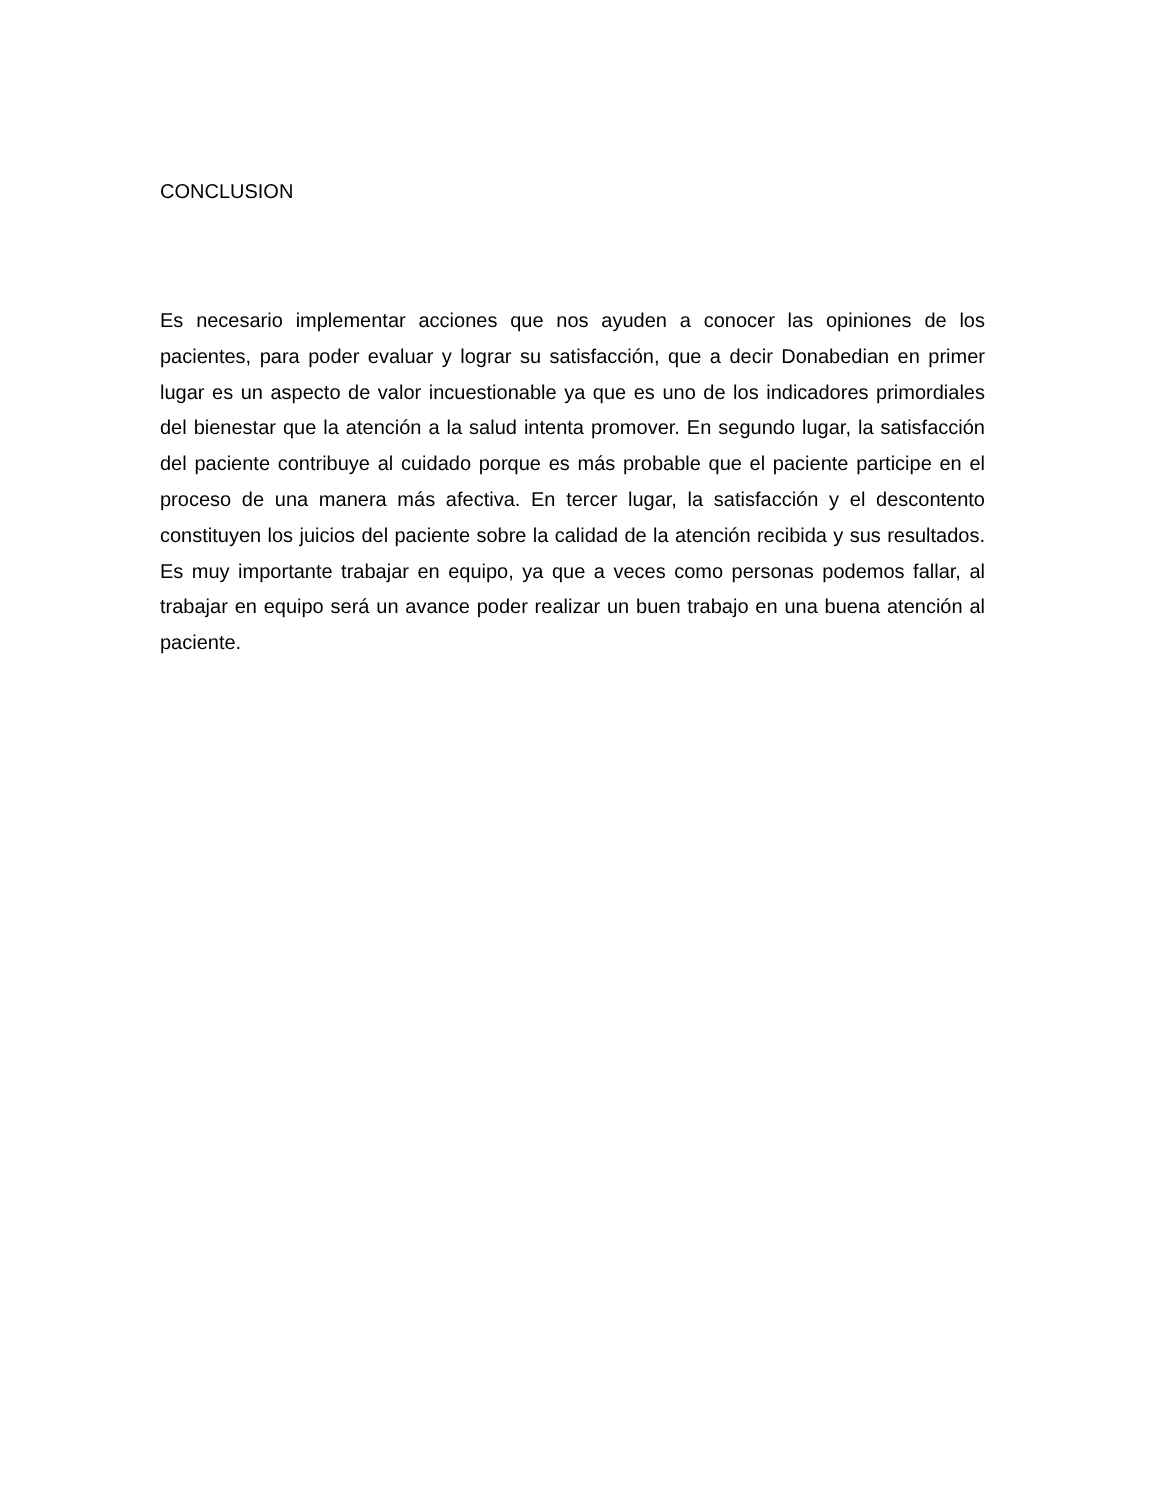CONCLUSION
Es necesario implementar acciones que nos ayuden a conocer las opiniones de los pacientes, para poder evaluar y lograr su satisfacción, que a decir Donabedian en primer lugar es un aspecto de valor incuestionable ya que es uno de los indicadores primordiales del bienestar que la atención a la salud intenta promover. En segundo lugar, la satisfacción del paciente contribuye al cuidado porque es más probable que el paciente participe en el proceso de una manera más afectiva. En tercer lugar, la satisfacción y el descontento constituyen los juicios del paciente sobre la calidad de la atención recibida y sus resultados. Es muy importante trabajar en equipo, ya que a veces como personas podemos fallar, al trabajar en equipo será un avance poder realizar un buen trabajo en una buena atención al paciente.